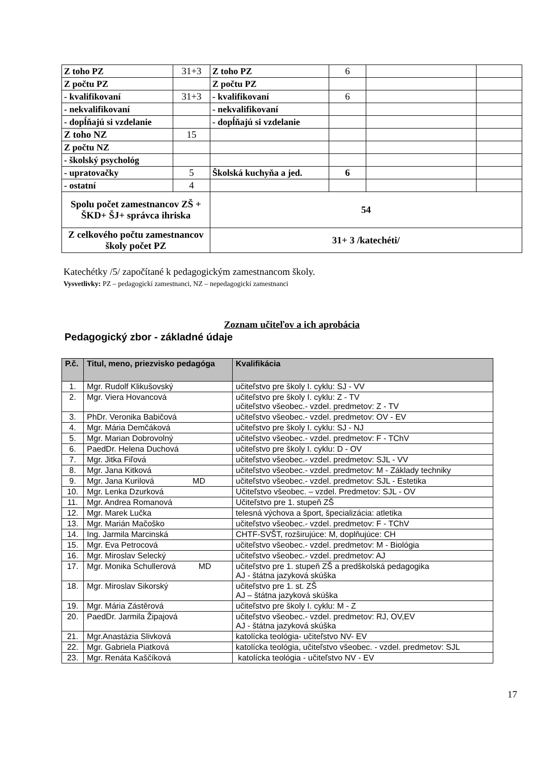| Z toho PZ | 31+3 | Z toho PZ | 6 | | |
| Z počtu PZ | | Z počtu PZ | | | |
| - kvalifikovaní | 31+3 | - kvalifikovaní | 6 | | |
| - nekvalifikovaní | | - nekvalifikovaní | | | |
| - dopĺňajú si vzdelanie | | - dopĺňajú si vzdelanie | | | |
| Z toho NZ | 15 | | | | |
| Z počtu NZ | | | | | |
| - školský psychológ | | | | | |
| - upratovačky | 5 | Školská kuchyňa a jed. | 6 | | |
| - ostatní | 4 | | | | |
| Spolu počet zamestnancov ZŠ + ŠKD+ ŠJ+ správca ihriska | | 54 | | | |
| Z celkového počtu zamestnancov školy počet PZ | | 31+ 3 /katechéti/ | | | |
Katechétky /5/ započítané k pedagogickým zamestnancom školy.
Vysvetlivky: PZ – pedagogickí zamestnanci, NZ – nepedagogickí zamestnanci
Zoznam učiteľov a ich aprobácia
Pedagogický zbor - základné údaje
| P.č. | Titul, meno, priezvisko pedagóga | Kvalifikácia |
| --- | --- | --- |
| 1. | Mgr. Rudolf Klikušovský | učiteľstvo pre školy I. cyklu: SJ - VV |
| 2. | Mgr. Viera Hovancová | učiteľstvo pre školy I. cyklu: Z - TV učiteľstvo všeobec.- vzdel. predmetov: Z - TV |
| 3. | PhDr. Veronika Babičová | učiteľstvo všeobec.- vzdel. predmetov: OV - EV |
| 4. | Mgr. Mária Demčáková | učiteľstvo pre školy I. cyklu: SJ - NJ |
| 5. | Mgr. Marian Dobrovolný | učiteľstvo všeobec.- vzdel. predmetov: F - TChV |
| 6. | PaedDr. Helena Duchová | učiteľstvo pre školy I. cyklu: D - OV |
| 7. | Mgr. Jitka Fiľová | učiteľstvo všeobec.- vzdel. predmetov: SJL - VV |
| 8. | Mgr. Jana Kitková | učiteľstvo všeobec.- vzdel. predmetov: M - Základy techniky |
| 9. | Mgr. Jana Kurilová MD | učiteľstvo všeobec.- vzdel. predmetov: SJL - Estetika |
| 10. | Mgr. Lenka Dzurková | Učiteľstvo všeobec. – vzdel. Predmetov: SJL - OV |
| 11. | Mgr. Andrea Romanová | Učiteľstvo pre 1. stupeň ZŠ |
| 12. | Mgr. Marek Lučka | telesná výchova a šport, špecializácia: atletika |
| 13. | Mgr. Marián Mačoško | učiteľstvo všeobec.- vzdel. predmetov: F - TChV |
| 14. | Ing. Jarmila Marcinská | CHTF-SVŠT, rozširujúce: M, doplňujúce: CH |
| 15. | Mgr. Eva Petrocová | učiteľstvo všeobec.- vzdel. predmetov: M - Biológia |
| 16. | Mgr. Miroslav Selecký | učiteľstvo všeobec.- vzdel. predmetov: AJ |
| 17. | Mgr. Monika Schullerová MD | učiteľstvo pre 1. stupeň ZŠ a predškolská pedagogika AJ - štátna jazyková skúška |
| 18. | Mgr. Miroslav Sikorský | učiteľstvo pre 1. st. ZŠ AJ – štátna jazyková skúška |
| 19. | Mgr. Mária Zástěrová | učiteľstvo pre školy I. cyklu: M - Z |
| 20. | PaedDr. Jarmila Žipajová | učiteľstvo všeobec.- vzdel. predmetov: RJ, OV,EV AJ - štátna jazyková skúška |
| 21. | Mgr.Anastázia Slivková | katolícka teológia- učiteľstvo NV- EV |
| 22. | Mgr. Gabriela Piatková | katolícka teológia, učiteľstvo všeobec. - vzdel. predmetov: SJL |
| 23. | Mgr. Renáta Kaščíková | katolícka teológia - učiteľstvo NV - EV |
17